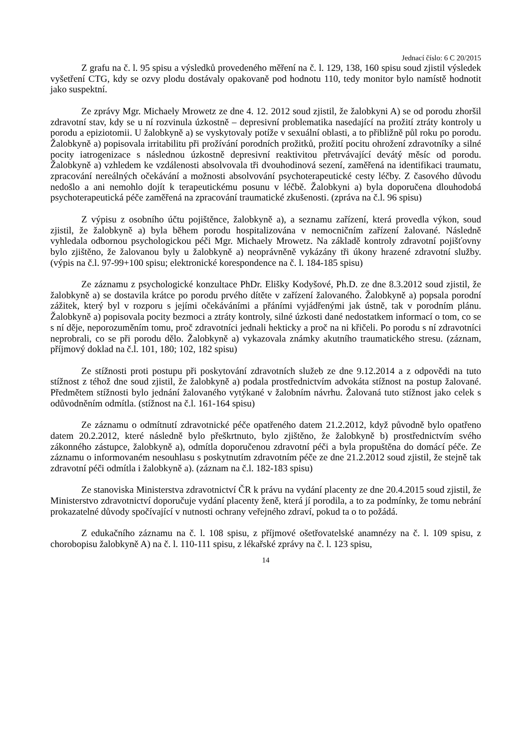Jednací číslo: 6 C 20/2015
Z grafu na č. l. 95 spisu a výsledků provedeného měření na č. l. 129, 138, 160 spisu soud zjistil výsledek vyšetření CTG, kdy se ozvy plodu dostávaly opakovaně pod hodnotu 110, tedy monitor bylo namístě hodnotit jako suspektní.
Ze zprávy Mgr. Michaely Mrowetz ze dne 4. 12. 2012 soud zjistil, že žalobkyni A) se od porodu zhoršil zdravotní stav, kdy se u ní rozvinula úzkostně – depresivní problematika nasedající na prožití ztráty kontroly u porodu a epiziotomii. U žalobkyně a) se vyskytovaly potíže v sexuální oblasti, a to přibližně půl roku po porodu. Žalobkyně a) popisovala irritabilitu při prožívání porodních prožitků, prožití pocitu ohrožení zdravotníky a silné pocity iatrogenizace s následnou úzkostně depresivní reaktivitou přetrvávající devátý měsíc od porodu. Žalobkyně a) vzhledem ke vzdálenosti absolvovala tři dvouhodinová sezení, zaměřená na identifikaci traumatu, zpracování nereálných očekávání a možnosti absolvování psychoterapeutické cesty léčby. Z časového důvodu nedošlo a ani nemohlo dojít k terapeutickému posunu v léčbě. Žalobkyni a) byla doporučena dlouhodobá psychoterapeutická péče zaměřená na zpracování traumatické zkušenosti. (zpráva na č.l. 96 spisu)
Z výpisu z osobního účtu pojištěnce, žalobkyně a), a seznamu zařízení, která provedla výkon, soud zjistil, že žalobkyně a) byla během porodu hospitalizována v nemocničním zařízení žalované. Následně vyhledala odbornou psychologickou péči Mgr. Michaely Mrowetz. Na základě kontroly zdravotní pojišťovny bylo zjištěno, že žalovanou byly u žalobkyně a) neoprávněně vykázány tři úkony hrazené zdravotní služby. (výpis na č.l. 97-99+100 spisu; elektronické korespondence na č. l. 184-185 spisu)
Ze záznamu z psychologické konzultace PhDr. Elišky Kodyšové, Ph.D. ze dne 8.3.2012 soud zjistil, že žalobkyně a) se dostavila krátce po porodu prvého dítěte v zařízení žalovaného. Žalobkyně a) popsala porodní zážitek, který byl v rozporu s jejími očekáváními a přáními vyjádřenými jak ústně, tak v porodním plánu. Žalobkyně a) popisovala pocity bezmoci a ztráty kontroly, silné úzkosti dané nedostatkem informací o tom, co se s ní děje, neporozuměním tomu, proč zdravotníci jednali hekticky a proč na ni křičeli. Po porodu s ní zdravotníci neprobrali, co se při porodu dělo. Žalobkyně a) vykazovala známky akutního traumatického stresu. (záznam, příjmový doklad na č.l. 101, 180; 102, 182 spisu)
Ze stížnosti proti postupu při poskytování zdravotních služeb ze dne 9.12.2014 a z odpovědi na tuto stížnost z téhož dne soud zjistil, že žalobkyně a) podala prostřednictvím advokáta stížnost na postup žalované. Předmětem stížnosti bylo jednání žalovaného vytýkané v žalobním návrhu. Žalovaná tuto stížnost jako celek s odůvodněním odmítla. (stížnost na č.l. 161-164 spisu)
Ze záznamu o odmítnutí zdravotnické péče opatřeného datem 21.2.2012, když původně bylo opatřeno datem 20.2.2012, které následně bylo přeškrtnuto, bylo zjištěno, že žalobkyně b) prostřednictvím svého zákonného zástupce, žalobkyně a), odmítla doporučenou zdravotní péči a byla propuštěna do domácí péče. Ze záznamu o informovaném nesouhlasu s poskytnutím zdravotním péče ze dne 21.2.2012 soud zjistil, že stejně tak zdravotní péči odmítla i žalobkyně a). (záznam na č.l. 182-183 spisu)
Ze stanoviska Ministerstva zdravotnictví ČR k právu na vydání placenty ze dne 20.4.2015 soud zjistil, že Ministerstvo zdravotnictví doporučuje vydání placenty ženě, která jí porodila, a to za podmínky, že tomu nebrání prokazatelné důvody spočívající v nutnosti ochrany veřejného zdraví, pokud ta o to požádá.
Z edukačního záznamu na č. l. 108 spisu, z příjmové ošetřovatelské anamnézy na č. l. 109 spisu, z chorobopisu žalobkyně A) na č. l. 110-111 spisu, z lékařské zprávy na č. l. 123 spisu,
14